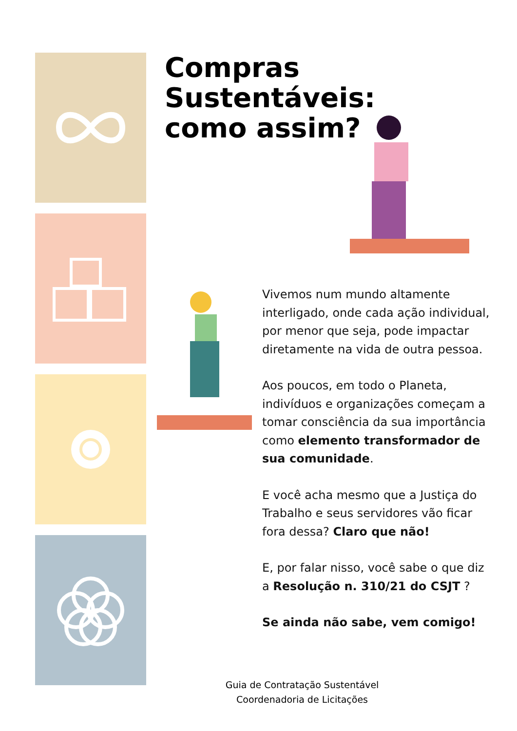Compras Sustentáveis:
como assim?
Vivemos num mundo altamente interligado, onde cada ação individual, por menor que seja, pode impactar diretamente na vida de outra pessoa.
Aos poucos, em todo o Planeta, indivíduos e organizações começam a tomar consciência da sua importância como elemento transformador de sua comunidade.
E você acha mesmo que a Justiça do Trabalho e seus servidores vão ficar fora dessa? Claro que não!
E, por falar nisso, você sabe o que diz a Resolução n. 310/21 do CSJT ?
Se ainda não sabe, vem comigo!
Guia de Contratação Sustentável
Coordenadoria de Licitações